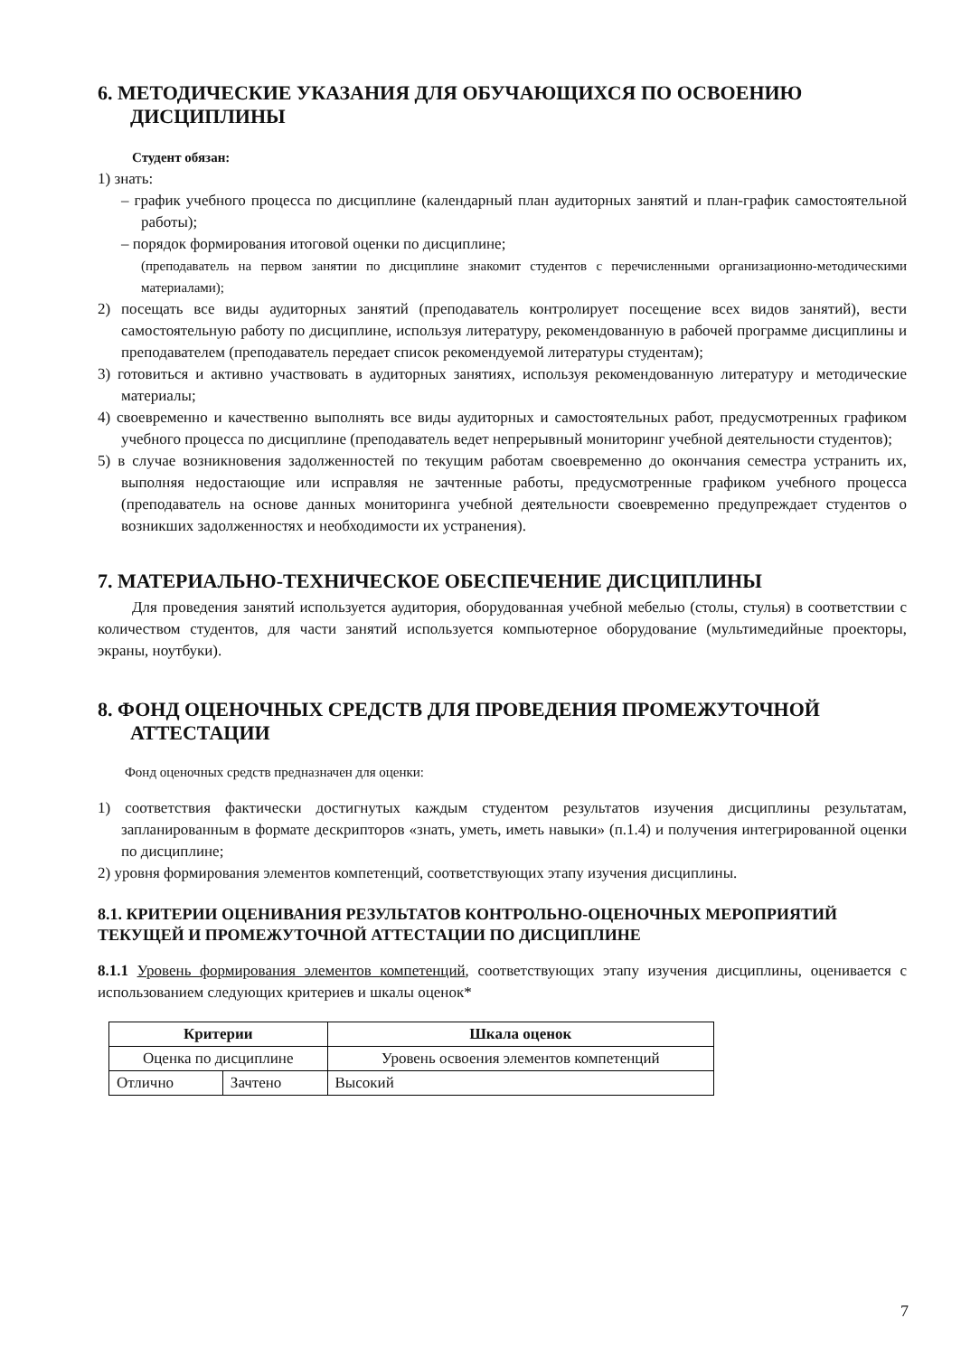6. МЕТОДИЧЕСКИЕ УКАЗАНИЯ ДЛЯ ОБУЧАЮЩИХСЯ ПО ОСВОЕНИЮ ДИСЦИПЛИНЫ
Студент обязан:
1) знать:
– график учебного процесса по дисциплине (календарный план аудиторных занятий и план-график самостоятельной работы);
– порядок формирования итоговой оценки по дисциплине;
(преподаватель на первом занятии по дисциплине знакомит студентов с перечисленными организационно-методическими материалами);
2) посещать все виды аудиторных занятий (преподаватель контролирует посещение всех видов занятий), вести самостоятельную работу по дисциплине, используя литературу, рекомендованную в рабочей программе дисциплины и преподавателем (преподаватель передает список рекомендуемой литературы студентам);
3) готовиться и активно участвовать в аудиторных занятиях, используя рекомендованную литературу и методические материалы;
4) своевременно и качественно выполнять все виды аудиторных и самостоятельных работ, предусмотренных графиком учебного процесса по дисциплине (преподаватель ведет непрерывный мониторинг учебной деятельности студентов);
5) в случае возникновения задолженностей по текущим работам своевременно до окончания семестра устранить их, выполняя недостающие или исправляя не зачтенные работы, предусмотренные графиком учебного процесса (преподаватель на основе данных мониторинга учебной деятельности своевременно предупреждает студентов о возникших задолженностях и необходимости их устранения).
7. МАТЕРИАЛЬНО-ТЕХНИЧЕСКОЕ ОБЕСПЕЧЕНИЕ ДИСЦИПЛИНЫ
Для проведения занятий используется аудитория, оборудованная учебной мебелью (столы, стулья) в соответствии с количеством студентов, для части занятий используется компьютерное оборудование (мультимедийные проекторы, экраны, ноутбуки).
8. ФОНД ОЦЕНОЧНЫХ СРЕДСТВ ДЛЯ ПРОВЕДЕНИЯ ПРОМЕЖУТОЧНОЙ АТТЕСТАЦИИ
Фонд оценочных средств предназначен для оценки:
1) соответствия фактически достигнутых каждым студентом результатов изучения дисциплины результатам, запланированным в формате дескрипторов «знать, уметь, иметь навыки» (п.1.4) и получения интегрированной оценки по дисциплине;
2) уровня формирования элементов компетенций, соответствующих этапу изучения дисциплины.
8.1. КРИТЕРИИ ОЦЕНИВАНИЯ РЕЗУЛЬТАТОВ КОНТРОЛЬНО-ОЦЕНОЧНЫХ МЕРОПРИЯТИЙ ТЕКУЩЕЙ И ПРОМЕЖУТОЧНОЙ АТТЕСТАЦИИ ПО ДИСЦИПЛИНЕ
8.1.1 Уровень формирования элементов компетенций, соответствующих этапу изучения дисциплины, оценивается с использованием следующих критериев и шкалы оценок*
| Критерии | | Шкала оценок |
| --- | --- | --- |
| Оценка по дисциплине | | Уровень освоения элементов компетенций |
| Отлично | Зачтено | Высокий |
7